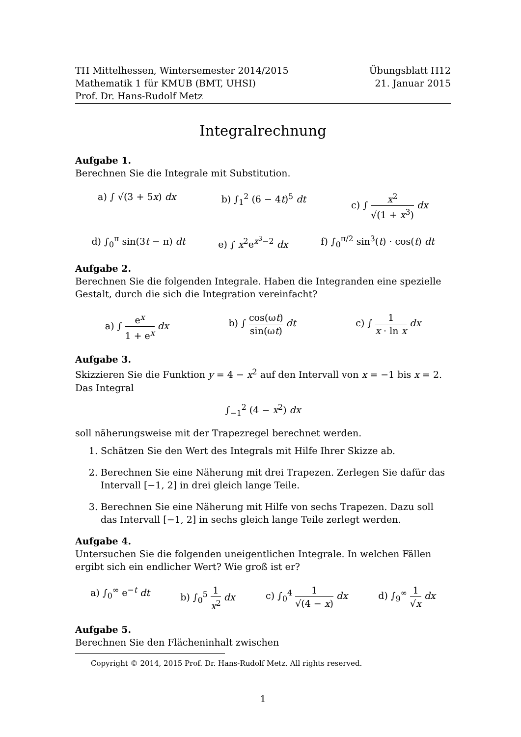TH Mittelhessen, Wintersemester 2014/2015
Mathematik 1 für KMUB (BMT, UHSI)
Prof. Dr. Hans-Rudolf Metz
Übungsblatt H12
21. Januar 2015
Integralrechnung
Aufgabe 1.
Berechnen Sie die Integrale mit Substitution.
a) ∫ √(3 + 5x) dx b) ∫<sub>1</sub><sup>2</sup> (6 − 4t)<sup>5</sup> dt c) ∫ x<sup>2</sup> √(1 + x<sup>3</sup>) dx
d) ∫<sub>0</sub><sup>π</sup> sin(3t − π) dt e) ∫ x<sup>2</sup>e<sup>x<sup>3</sup>−2</sup> dx f) ∫<sub>0</sub><sup>π/2</sup> sin<sup>3</sup>(t) · cos(t) dt
Aufgabe 2.
Berechnen Sie die folgenden Integrale. Haben die Integranden eine spezielle Gestalt, durch die sich die Integration vereinfacht?
a) ∫ e<sup>x</sup> 1 + e<sup>x</sup> dx b) ∫ cos(ωt) sin(ωt) dt c) ∫ 1 x · ln x dx
Aufgabe 3.
Skizzieren Sie die Funktion y = 4 − x<sup>2</sup> auf den Intervall von x = −1 bis x = 2. Das Integral
∫<sub>−1</sub><sup>2</sup> (4 − x<sup>2</sup>) dx
soll näherungsweise mit der Trapezregel berechnet werden.
1. Schätzen Sie den Wert des Integrals mit Hilfe Ihrer Skizze ab.
2. Berechnen Sie eine Näherung mit drei Trapezen. Zerlegen Sie dafür das Intervall [−1, 2] in drei gleich lange Teile.
3. Berechnen Sie eine Näherung mit Hilfe von sechs Trapezen. Dazu soll das Intervall [−1, 2] in sechs gleich lange Teile zerlegt werden.
Aufgabe 4.
Untersuchen Sie die folgenden uneigentlichen Integrale. In welchen Fällen ergibt sich ein endlicher Wert? Wie groß ist er?
a) ∫<sub>0</sub><sup>∞</sup> e<sup>−t</sup> dt b) ∫<sub>0</sub><sup>5</sup> 1 x<sup>2</sup> dx c) ∫<sub>0</sub><sup>4</sup> 1 √(4 − x) dx d) ∫<sub>9</sub><sup>∞</sup> 1 √x dx
Aufgabe 5.
Berechnen Sie den Flächeninhalt zwischen
Copyright © 2014, 2015 Prof. Dr. Hans-Rudolf Metz. All rights reserved.
1